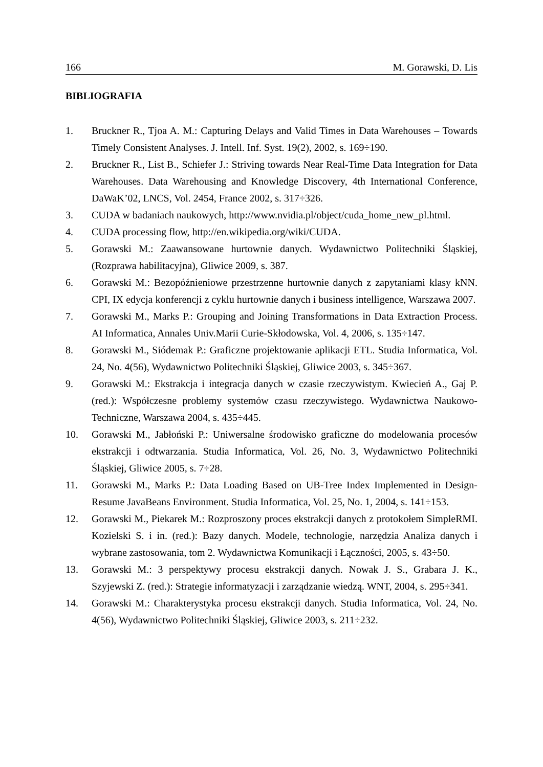166 M. Gorawski, D. Lis
BIBLIOGRAFIA
1. Bruckner R., Tjoa A. M.: Capturing Delays and Valid Times in Data Warehouses – Towards Timely Consistent Analyses. J. Intell. Inf. Syst. 19(2), 2002, s. 169÷190.
2. Bruckner R., List B., Schiefer J.: Striving towards Near Real-Time Data Integration for Data Warehouses. Data Warehousing and Knowledge Discovery, 4th International Conference, DaWaK’02, LNCS, Vol. 2454, France 2002, s. 317÷326.
3. CUDA w badaniach naukowych, http://www.nvidia.pl/object/cuda_home_new_pl.html.
4. CUDA processing flow, http://en.wikipedia.org/wiki/CUDA.
5. Gorawski M.: Zaawansowane hurtownie danych. Wydawnictwo Politechniki Śląskiej, (Rozprawa habilitacyjna), Gliwice 2009, s. 387.
6. Gorawski M.: Bezopóźnieniowe przestrzenne hurtownie danych z zapytaniami klasy kNN. CPI, IX edycja konferencji z cyklu hurtownie danych i business intelligence, Warszawa 2007.
7. Gorawski M., Marks P.: Grouping and Joining Transformations in Data Extraction Process. AI Informatica, Annales Univ.Marii Curie-Skłodowska, Vol. 4, 2006, s. 135÷147.
8. Gorawski M., Siódemak P.: Graficzne projektowanie aplikacji ETL. Studia Informatica, Vol. 24, No. 4(56), Wydawnictwo Politechniki Śląskiej, Gliwice 2003, s. 345÷367.
9. Gorawski M.: Ekstrakcja i integracja danych w czasie rzeczywistym. Kwiecień A., Gaj P. (red.): Współczesne problemy systemów czasu rzeczywistego. Wydawnictwa Naukowo-Techniczne, Warszawa 2004, s. 435÷445.
10. Gorawski M., Jabłoński P.: Uniwersalne środowisko graficzne do modelowania procesów ekstrakcji i odtwarzania. Studia Informatica, Vol. 26, No. 3, Wydawnictwo Politechniki Śląskiej, Gliwice 2005, s. 7÷28.
11. Gorawski M., Marks P.: Data Loading Based on UB-Tree Index Implemented in Design-Resume JavaBeans Environment. Studia Informatica, Vol. 25, No. 1, 2004, s. 141÷153.
12. Gorawski M., Piekarek M.: Rozproszony proces ekstrakcji danych z protokołem SimpleRMI. Kozielski S. i in. (red.): Bazy danych. Modele, technologie, narzędzia Analiza danych i wybrane zastosowania, tom 2. Wydawnictwa Komunikacji i Łączności, 2005, s. 43÷50.
13. Gorawski M.: 3 perspektywy procesu ekstrakcji danych. Nowak J. S., Grabara J. K., Szyjewski Z. (red.): Strategie informatyzacji i zarządzanie wiedzą. WNT, 2004, s. 295÷341.
14. Gorawski M.: Charakterystyka procesu ekstrakcji danych. Studia Informatica, Vol. 24, No. 4(56), Wydawnictwo Politechniki Śląskiej, Gliwice 2003, s. 211÷232.